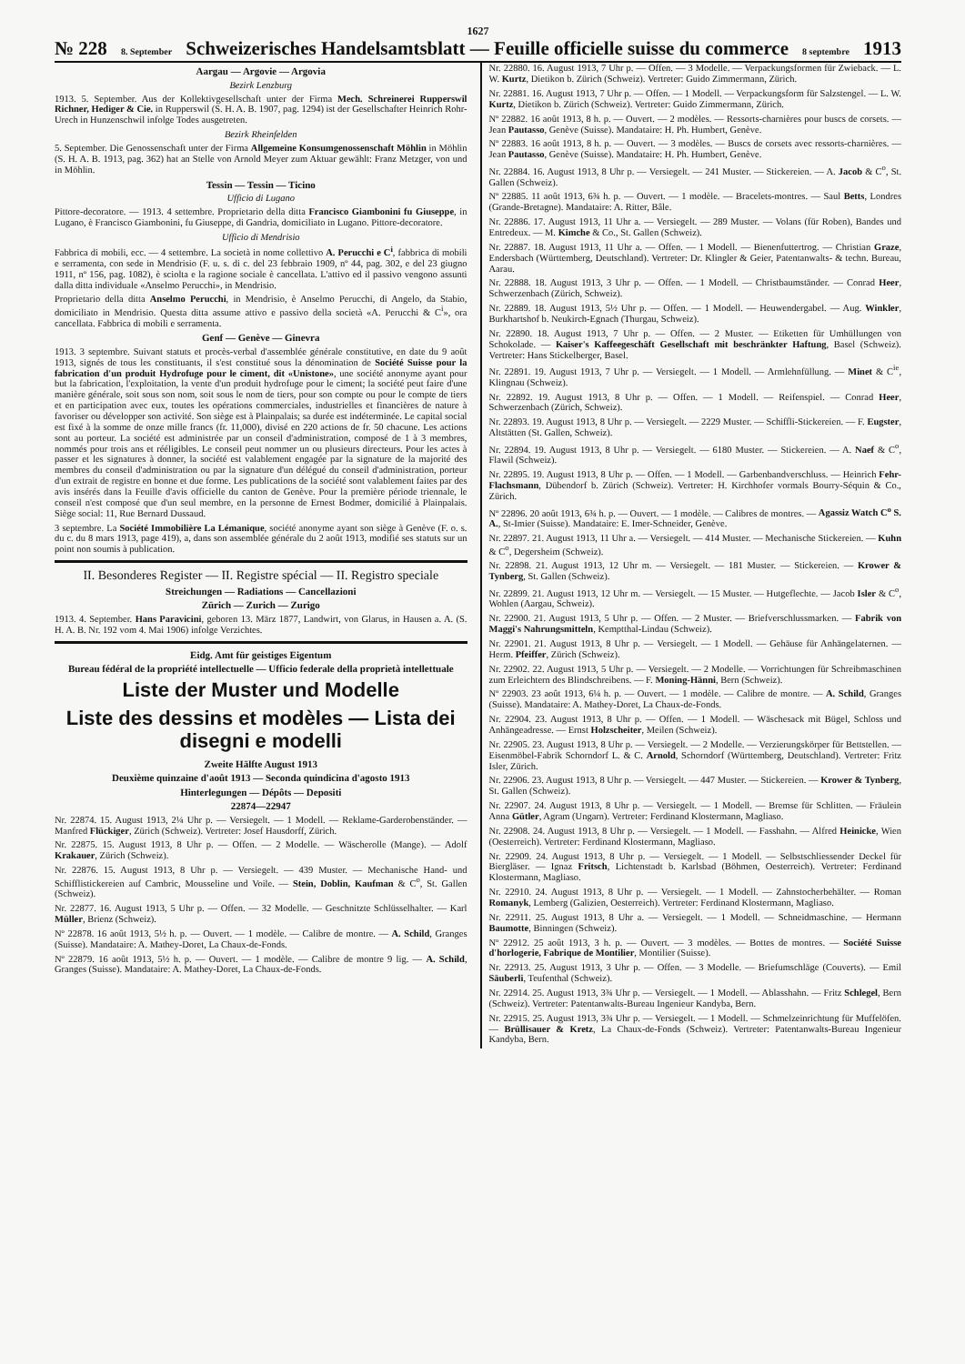1627
№ 228 8. September Schweizerisches Handelsamtsblatt — Feuille officielle suisse du commerce 8 septembre 1913
Aargau — Argovie — Argovia
Bezirk Lenzburg
1913. 5. September. Aus der Kollektivgesellschaft unter der Firma Mech. Schreinerei Rupperswil Richner, Hediger & Cie. in Rupperswil (S. H. A. B. 1907, pag. 1294) ist der Gesellschafter Heinrich Rohr-Urech in Hunzenschwil infolge Todes ausgetreten.
Bezirk Rheinfelden
5. September. Die Genossenschaft unter der Firma Allgemeine Konsumgenossenschaft Möhlin in Möhlin (S. H. A. B. 1913, pag. 362) hat an Stelle von Arnold Meyer zum Aktuar gewählt: Franz Metzger, von und in Möhlin.
Tessin — Tessin — Ticino
Ufficio di Lugano
Pittore-decoratore. — 1913. 4 settembre. Proprietario della ditta Francisco Giambonini fu Giuseppe, in Lugano, è Francisco Giambonini, fu Giuseppe, di Gandria, domiciliato in Lugano. Pittore-decoratore.
Ufficio di Mendrisio
Fabbrica di mobili, ecc. — 4 settembre. La società in nome collettivo A. Perucchi e C<sup>i</sup>, fabbrica di mobili e serramenta, con sede in Mendrisio (F. u. s. di c. del 23 febbraio 1909, nº 44, pag. 302, e del 23 giugno 1911, nº 156, pag. 1082), è sciolta e la ragione sociale è cancellata. L'attivo ed il passivo vengono assunti dalla ditta individuale «Anselmo Perucchi», in Mendrisio.
Proprietario della ditta Anselmo Perucchi, in Mendrisio, è Anselmo Perucchi, di Angelo, da Stabio, domiciliato in Mendrisio. Questa ditta assume attivo e passivo della società «A. Perucchi & C<sup>i</sup>», ora cancellata. Fabbrica di mobili e serramenta.
Genf — Genève — Ginevra
1913. 3 septembre. Suivant statuts et procès-verbal d'assemblée générale constitutive, en date du 9 août 1913, signés de tous les constituants, il s'est constitué sous la dénomination de Société Suisse pour la fabrication d'un produit Hydrofuge pour le ciment, dit «Unistone», une société anonyme ayant pour but la fabrication, l'exploitation, la vente d'un produit hydrofuge pour le ciment; la société peut faire d'une manière générale, soit sous son nom, soit sous le nom de tiers, pour son compte ou pour le compte de tiers et en participation avec eux, toutes les opérations commerciales, industrielles et financières de nature à favoriser ou développer son activité. Son siège est à Plainpalais; sa durée est indéterminée. Le capital social est fixé à la somme de onze mille francs (fr. 11,000), divisé en 220 actions de fr. 50 chacune. Les actions sont au porteur. La société est administrée par un conseil d'administration, composé de 1 à 3 membres, nommés pour trois ans et rééligibles. Le conseil peut nommer un ou plusieurs directeurs. Pour les actes à passer et les signatures à donner, la société est valablement engagée par la signature de la majorité des membres du conseil d'administration ou par la signature d'un délégué du conseil d'administration, porteur d'un extrait de registre en bonne et due forme. Les publications de la société sont valablement faites par des avis insérés dans la Feuille d'avis officielle du canton de Genève. Pour la première période triennale, le conseil n'est composé que d'un seul membre, en la personne de Ernest Bodmer, domicilié à Plainpalais. Siège social: 11, Rue Bernard Dussaud.
3 septembre. La Société Immobilière La Lémanique, société anonyme ayant son siège à Genève (F. o. s. du c. du 8 mars 1913, page 419), a, dans son assemblée générale du 2 août 1913, modifié ses statuts sur un point non soumis à publication.
II. Besonderes Register — II. Registre spécial — II. Registro speciale
Streichungen — Radiations — Cancellazioni
Zürich — Zurich — Zurigo
1913. 4. September. Hans Paravicini, geboren 13. März 1877, Landwirt, von Glarus, in Hausen a. A. (S. H. A. B. Nr. 192 vom 4. Mai 1906) infolge Verzichtes.
Eidg. Amt für geistiges Eigentum
Bureau fédéral de la propriété intellectuelle — Ufficio federale della proprietà intellettuale
Liste der Muster und Modelle
Liste des dessins et modèles — Lista dei disegni e modelli
Zweite Hälfte August 1913
Deuxième quinzaine d'août 1913 — Seconda quindicina d'agosto 1913
Hinterlegungen — Dépôts — Depositi
22874—22947
Nr. 22874. 15. August 1913, 2¼ Uhr p. — Versiegelt. — 1 Modell. — Reklame-Garderobenständer. — Manfred Flückiger, Zürich (Schweiz). Vertreter: Josef Hausdorff, Zürich.
Nr. 22875. 15. August 1913, 8 Uhr p. — Offen. — 2 Modelle. — Wäscherolle (Mange). — Adolf Krakauer, Zürich (Schweiz).
Nr. 22876. 15. August 1913, 8 Uhr p. — Versiegelt. — 439 Muster. — Mechanische Hand- und Schifflistickereien auf Cambric, Mousseline und Voile. — Stein, Doblin, Kaufman & C<sup>o</sup>, St. Gallen (Schweiz).
Nr. 22877. 16. August 1913, 5 Uhr p. — Offen. — 32 Modelle. — Geschnitzte Schlüsselhalter. — Karl Müller, Brienz (Schweiz).
Nº 22878. 16 août 1913, 5½ h. p. — Ouvert. — 1 modèle. — Calibre de montre. — A. Schild, Granges (Suisse). Mandataire: A. Mathey-Doret, La Chaux-de-Fonds.
Nº 22879. 16 août 1913, 5½ h. p. — Ouvert. — 1 modèle. — Calibre de montre 9 lig. — A. Schild, Granges (Suisse). Mandataire: A. Mathey-Doret, La Chaux-de-Fonds.
Nr. 22880. 16. August 1913, 7 Uhr p. — Offen. — 3 Modelle. — Verpackungsformen für Zwieback. — L. W. Kurtz, Dietikon b. Zürich (Schweiz). Vertreter: Guido Zimmermann, Zürich.
Nr. 22881. 16. August 1913, 7 Uhr p. — Offen. — 1 Modell. — Verpackungsform für Salzstengel. — L. W. Kurtz, Dietikon b. Zürich (Schweiz). Vertreter: Guido Zimmermann, Zürich.
Nº 22882. 16 août 1913, 8 h. p. — Ouvert. — 2 modèles. — Ressorts-charnières pour buscs de corsets. — Jean Pautasso, Genève (Suisse). Mandataire: H. Ph. Humbert, Genève.
Nº 22883. 16 août 1913, 8 h. p. — Ouvert. — 3 modèles. — Buscs de corsets avec ressorts-charnières. — Jean Pautasso, Genève (Suisse). Mandataire: H. Ph. Humbert, Genève.
Nr. 22884. 16. August 1913, 8 Uhr p. — Versiegelt. — 241 Muster. — Stickereien. — A. Jacob & C<sup>o</sup>, St. Gallen (Schweiz).
Nº 22885. 11 août 1913, 6¾ h. p. — Ouvert. — 1 modèle. — Bracelets-montres. — Saul Betts, Londres (Grande-Bretagne). Mandataire: A. Ritter, Bâle.
Nr. 22886. 17. August 1913, 11 Uhr a. — Versiegelt. — 289 Muster. — Volans (für Roben), Bandes und Entredeux. — M. Kimche & Co., St. Gallen (Schweiz).
Nr. 22887. 18. August 1913, 11 Uhr a. — Offen. — 1 Modell. — Bienenfuttertrog. — Christian Graze, Endersbach (Württemberg, Deutschland). Vertreter: Dr. Klingler & Geier, Patentanwalts- & techn. Bureau, Aarau.
Nr. 22888. 18. August 1913, 3 Uhr p. — Offen. — 1 Modell. — Christbaumständer. — Conrad Heer, Schwerzenbach (Zürich, Schweiz).
Nr. 22889. 18. August 1913, 5½ Uhr p. — Offen. — 1 Modell. — Heuwendergabel. — Aug. Winkler, Burkhartshof b. Neukirch-Egnach (Thurgau, Schweiz).
Nr. 22890. 18. August 1913, 7 Uhr p. — Offen. — 2 Muster. — Etiketten für Umhüllungen von Schokolade. — Kaiser's Kaffeegeschäft Gesellschaft mit beschränkter Haftung, Basel (Schweiz). Vertreter: Hans Stickelberger, Basel.
Nr. 22891. 19. August 1913, 7 Uhr p. — Versiegelt. — 1 Modell. — Armlehnfüllung. — Minet & C<sup>ie</sup>, Klingnau (Schweiz).
Nr. 22892. 19. August 1913, 8 Uhr p. — Offen. — 1 Modell. — Reifenspiel. — Conrad Heer, Schwerzenbach (Zürich, Schweiz).
Nr. 22893. 19. August 1913, 8 Uhr p. — Versiegelt. — 2229 Muster. — Schiffli-Stickereien. — F. Eugster, Altstätten (St. Gallen, Schweiz).
Nr. 22894. 19. August 1913, 8 Uhr p. — Versiegelt. — 6180 Muster. — Stickereien. — A. Naef & C<sup>o</sup>, Flawil (Schweiz).
Nr. 22895. 19. August 1913, 8 Uhr p. — Offen. — 1 Modell. — Garbenbandverschluss. — Heinrich Fehr-Flachsmann, Dübendorf b. Zürich (Schweiz). Vertreter: H. Kirchhofer vormals Bourry-Séquin & Co., Zürich.
Nº 22896. 20 août 1913, 6¾ h. p. — Ouvert. — 1 modèle. — Calibres de montres. — Agassiz Watch C<sup>o</sup> S. A., St-Imier (Suisse). Mandataire: E. Imer-Schneider, Genève.
Nr. 22897. 21. August 1913, 11 Uhr a. — Versiegelt. — 414 Muster. — Mechanische Stickereien. — Kuhn & C<sup>o</sup>, Degersheim (Schweiz).
Nr. 22898. 21. August 1913, 12 Uhr m. — Versiegelt. — 181 Muster. — Stickereien. — Krower & Tynberg, St. Gallen (Schweiz).
Nr. 22899. 21. August 1913, 12 Uhr m. — Versiegelt. — 15 Muster. — Hutgeflechte. — Jacob Isler & C<sup>o</sup>, Wohlen (Aargau, Schweiz).
Nr. 22900. 21. August 1913, 5 Uhr p. — Offen. — 2 Muster. — Briefverschlussmarken. — Fabrik von Maggi's Nahrungsmitteln, Kemptthal-Lindau (Schweiz).
Nr. 22901. 21. August 1913, 8 Uhr p. — Versiegelt. — 1 Modell. — Gehäuse für Anhängelaternen. — Herm. Pfeiffer, Zürich (Schweiz).
Nr. 22902. 22. August 1913, 5 Uhr p. — Versiegelt. — 2 Modelle. — Vorrichtungen für Schreibmaschinen zum Erleichtern des Blindschreibens. — F. Moning-Hänni, Bern (Schweiz).
Nº 22903. 23 août 1913, 6¼ h. p. — Ouvert. — 1 modèle. — Calibre de montre. — A. Schild, Granges (Suisse). Mandataire: A. Mathey-Doret, La Chaux-de-Fonds.
Nr. 22904. 23. August 1913, 8 Uhr p. — Offen. — 1 Modell. — Wäschesack mit Bügel, Schloss und Anhängeadresse. — Ernst Holzscheiter, Meilen (Schweiz).
Nr. 22905. 23. August 1913, 8 Uhr p. — Versiegelt. — 2 Modelle. — Verzierungskörper für Bettstellen. — Eisenmöbel-Fabrik Schorndorf L. & C. Arnold, Schorndorf (Württemberg, Deutschland). Vertreter: Fritz Isler, Zürich.
Nr. 22906. 23. August 1913, 8 Uhr p. — Versiegelt. — 447 Muster. — Stickereien. — Krower & Tynberg, St. Gallen (Schweiz).
Nr. 22907. 24. August 1913, 8 Uhr p. — Versiegelt. — 1 Modell. — Bremse für Schlitten. — Fräulein Anna Gütler, Agram (Ungarn). Vertreter: Ferdinand Klostermann, Magliaso.
Nr. 22908. 24. August 1913, 8 Uhr p. — Versiegelt. — 1 Modell. — Fasshahn. — Alfred Heinicke, Wien (Oesterreich). Vertreter: Ferdinand Klostermann, Magliaso.
Nr. 22909. 24. August 1913, 8 Uhr p. — Versiegelt. — 1 Modell. — Selbstschliessender Deckel für Biergläser. — Ignaz Fritsch, Lichtenstadt b. Karlsbad (Böhmen, Oesterreich). Vertreter: Ferdinand Klostermann, Magliaso.
Nr. 22910. 24. August 1913, 8 Uhr p. — Versiegelt. — 1 Modell. — Zahnstocherbehälter. — Roman Romanyk, Lemberg (Galizien, Oesterreich). Vertreter: Ferdinand Klostermann, Magliaso.
Nr. 22911. 25. August 1913, 8 Uhr a. — Versiegelt. — 1 Modell. — Schneidmaschine. — Hermann Baumotte, Binningen (Schweiz).
Nº 22912. 25 août 1913, 3 h. p. — Ouvert. — 3 modèles. — Bottes de montres. — Société Suisse d'horlogerie, Fabrique de Montilier, Montilier (Suisse).
Nr. 22913. 25. August 1913, 3 Uhr p. — Offen. — 3 Modelle. — Briefumschläge (Couverts). — Emil Säuberli, Teufenthal (Schweiz).
Nr. 22914. 25. August 1913, 3¾ Uhr p. — Versiegelt. — 1 Modell. — Ablasshahn. — Fritz Schlegel, Bern (Schweiz). Vertreter: Patentanwalts-Bureau Ingenieur Kandyba, Bern.
Nr. 22915. 25. August 1913, 3¾ Uhr p. — Versiegelt. — 1 Modell. — Schmelzeinrichtung für Muffelöfen. — Brüllisauer & Kretz, La Chaux-de-Fonds (Schweiz). Vertreter: Patentanwalts-Bureau Ingenieur Kandyba, Bern.